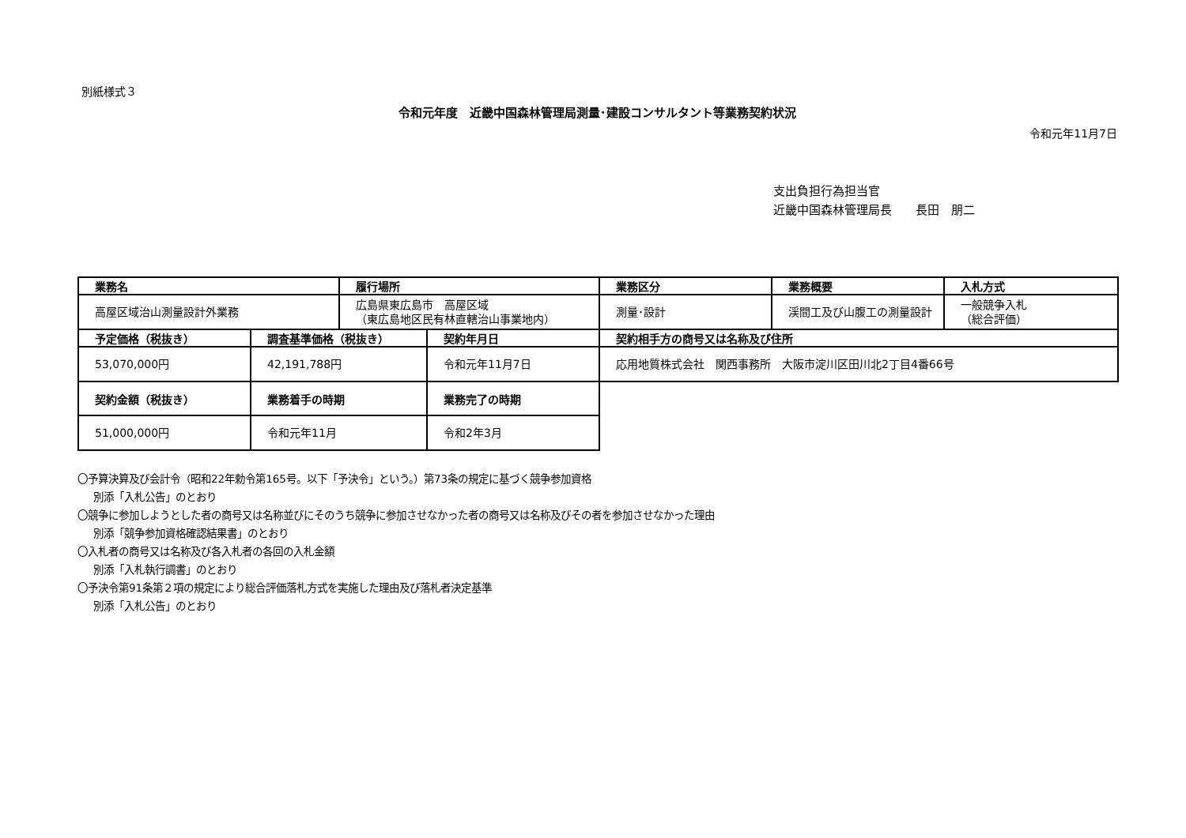別紙様式３
令和元年度　近畿中国森林管理局測量･建設コンサルタント等業務契約状況
令和元年11月7日
支出負担行為担当官
近畿中国森林管理局長　　長田　朋二
| 業務名 | | 履行場所 | | 業務区分 | 業務概要 | 入札方式 |
| --- | --- | --- | --- | --- | --- | --- |
| 高屋区域治山測量設計外業務 | | 広島県東広島市 高屋区域 （東広島地区民有林直轄治山事業地内） | | 測量･設計 | 渓間工及び山腹工の測量設計 | 一般競争入札 （総合評価） |
| 予定価格（税抜き） | 調査基準価格（税抜き） | | 契約年月日 | 契約相手方の商号又は名称及び住所 | | |
| 53,070,000円 | 42,191,788円 | | 令和元年11月7日 | 応用地質株式会社 関西事務所 大阪市淀川区田川北2丁目4番66号 | | |
| 契約金額（税抜き） | 業務着手の時期 | | 業務完了の時期 | | | |
| 51,000,000円 | 令和元年11月 | | 令和2年3月 | | | |
〇予算決算及び会計令（昭和22年勅令第165号。以下「予決令」という。）第73条の規定に基づく競争参加資格
別添「入札公告」のとおり
〇競争に参加しようとした者の商号又は名称並びにそのうち競争に参加させなかった者の商号又は名称及びその者を参加させなかった理由
別添「競争参加資格確認結果書」のとおり
〇入札者の商号又は名称及び各入札者の各回の入札金額
別添「入札執行調書」のとおり
〇予決令第91条第２項の規定により総合評価落札方式を実施した理由及び落札者決定基準
別添「入札公告」のとおり